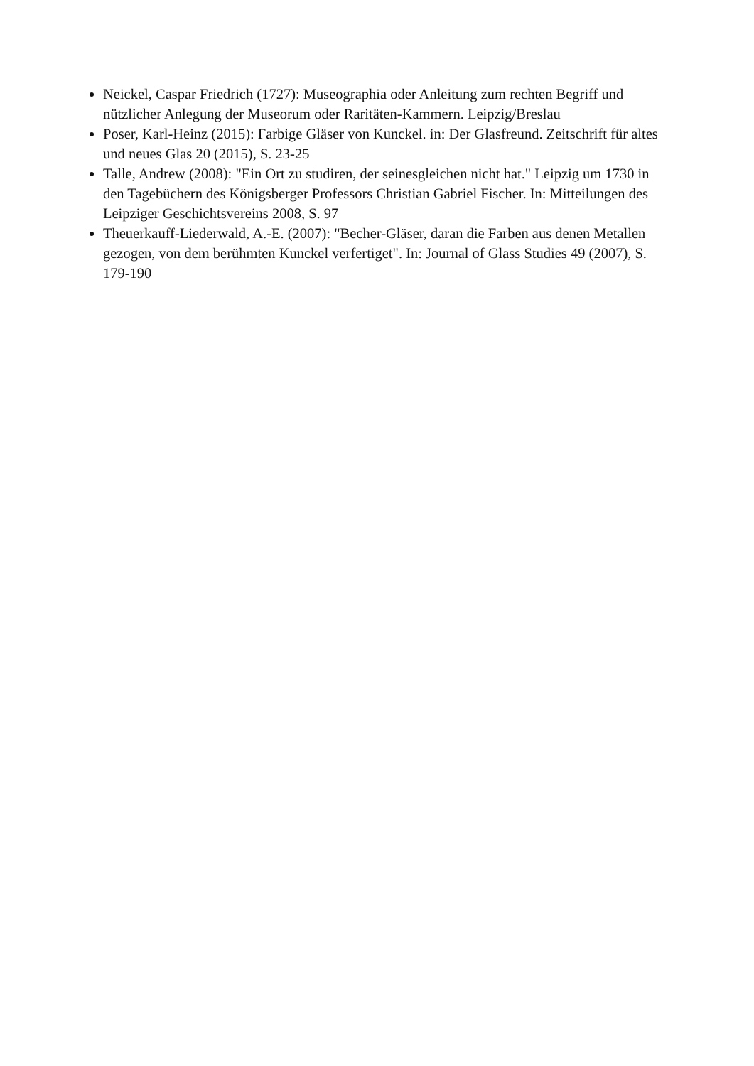Neickel, Caspar Friedrich (1727): Museographia oder Anleitung zum rechten Begriff und nützlicher Anlegung der Museorum oder Raritäten-Kammern. Leipzig/Breslau
Poser, Karl-Heinz (2015): Farbige Gläser von Kunckel. in: Der Glasfreund. Zeitschrift für altes und neues Glas 20 (2015), S. 23-25
Talle, Andrew (2008): "Ein Ort zu studiren, der seinesgleichen nicht hat." Leipzig um 1730 in den Tagebüchern des Königsberger Professors Christian Gabriel Fischer. In: Mitteilungen des Leipziger Geschichtsvereins 2008, S. 97
Theuerkauff-Liederwald, A.-E. (2007): "Becher-Gläser, daran die Farben aus denen Metallen gezogen, von dem berühmten Kunckel verfertiget". In: Journal of Glass Studies 49 (2007), S. 179-190